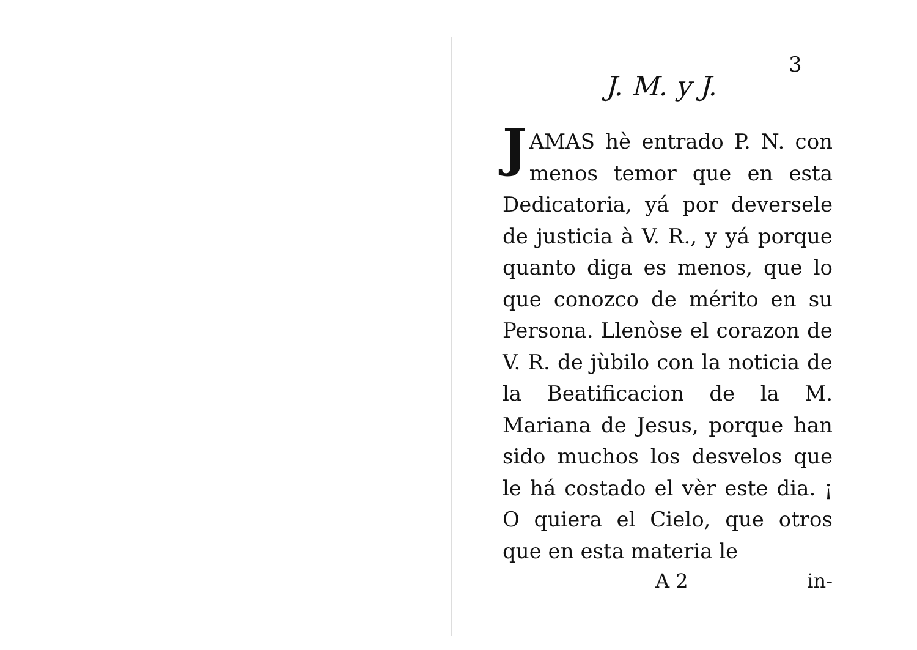3
J. M. y J.
JAMAS hè entrado P. N. con menos temor que en esta Dedicatoria, yá por deversele de justicia à V. R., y yá porque quanto diga es menos, que lo que conozco de mérito en su Persona. Llenòse el corazon de V. R. de jùbilo con la noticia de la Beatificacion de la M. Mariana de Jesus, porque han sido muchos los desvelos que le há costado el vèr este dia. ¡ O quiera el Cielo, que otros que en esta materia le
A 2 in-